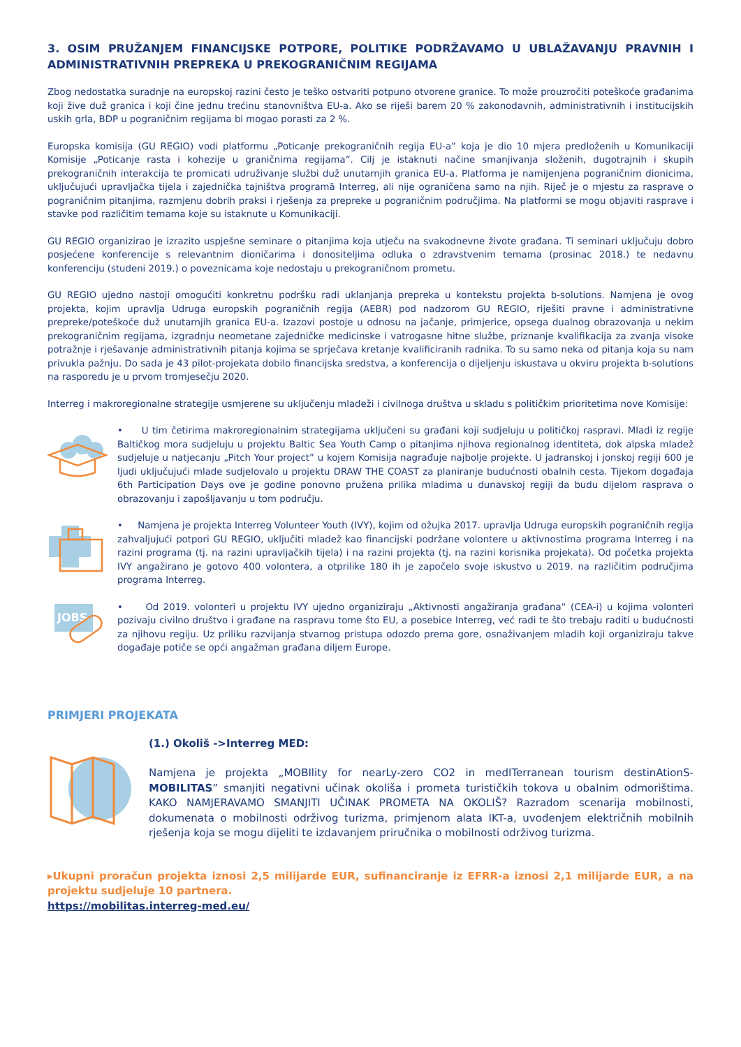3. OSIM PRUŽANJEM FINANCIJSKE POTPORE, POLITIKE PODRŽAVAMO U UBLAŽAVANJU PRAVNIH I ADMINISTRATIVNIH PREPREKA U PREKOGRANIČNIM REGIJAMA
Zbog nedostatka suradnje na europskoj razini često je teško ostvariti potpuno otvorene granice. To može prouzročiti poteškoće građanima koji žive duž granica i koji čine jednu trećinu stanovništva EU-a. Ako se riješi barem 20 % zakonodavnih, administrativnih i institucijskih uskih grla, BDP u pograničnim regijama bi mogao porasti za 2 %.
Europska komisija (GU REGIO) vodi platformu „Poticanje prekograničnih regija EU-a” koja je dio 10 mjera predloženih u Komunikaciji Komisije „Poticanje rasta i kohezije u graničnima regijama”. Cilj je istaknuti načine smanjivanja složenih, dugotrajnih i skupih prekograničnih interakcija te promicati udruživanje službi duž unutarnjih granica EU-a. Platforma je namijenjena pograničnim dionicima, uključujući upravljačka tijela i zajednička tajništva programā Interreg, ali nije ograničena samo na njih. Riječ je o mjestu za rasprave o pograničnim pitanjima, razmjenu dobrih praksi i rješenja za prepreke u pograničnim područjima. Na platformi se mogu objaviti rasprave i stavke pod različitim temama koje su istaknute u Komunikaciji.
GU REGIO organizirao je izrazito uspješne seminare o pitanjima koja utječu na svakodnevne živote građana. Ti seminari uključuju dobro posjećene konferencije s relevantnim dioničarima i donositeljima odluka o zdravstvenim temama (prosinac 2018.) te nedavnu konferenciju (studeni 2019.) o poveznicama koje nedostaju u prekograničnom prometu.
GU REGIO ujedno nastoji omogućiti konkretnu podršku radi uklanjanja prepreka u kontekstu projekta b-solutions. Namjena je ovog projekta, kojim upravlja Udruga europskih pograničnih regija (AEBR) pod nadzorom GU REGIO, riješiti pravne i administrativne prepreke/poteškoće duž unutarnjih granica EU-a. Izazovi postoje u odnosu na jačanje, primjerice, opsega dualnog obrazovanja u nekim prekograničnim regijama, izgradnju neometane zajedničke medicinske i vatrogasne hitne službe, priznanje kvalifikacija za zvanja visoke potražnje i rješavanje administrativnih pitanja kojima se sprječava kretanje kvalificiranih radnika. To su samo neka od pitanja koja su nam privukla pažnju. Do sada je 43 pilot-projekata dobilo financijska sredstva, a konferencija o dijeljenju iskustava u okviru projekta b-solutions na rasporedu je u prvom tromjesečju 2020.
Interreg i makroregionalne strategije usmjerene su uključenju mladeži i civilnoga društva u skladu s političkim prioritetima nove Komisije:
• U tim četirima makroregionalnim strategijama uključeni su građani koji sudjeluju u političkoj raspravi. Mladi iz regije Baltičkog mora sudjeluju u projektu Baltic Sea Youth Camp o pitanjima njihova regionalnog identiteta, dok alpska mladež sudjeluje u natjecanju „Pitch Your project” u kojem Komisija nagrađuje najbolje projekte. U jadranskoj i jonskoj regiji 600 je ljudi uključujući mlade sudjelovalo u projektu DRAW THE COAST za planiranje budućnosti obalnih cesta. Tijekom događaja 6th Participation Days ove je godine ponovno pružena prilika mladima u dunavskoj regiji da budu dijelom rasprava o obrazovanju i zapošljavanju u tom području.
• Namjena je projekta Interreg Volunteer Youth (IVY), kojim od ožujka 2017. upravlja Udruga europskih pograničnih regija zahvaljujući potpori GU REGIO, uključiti mladež kao financijski podržane volontere u aktivnostima programa Interreg i na razini programa (tj. na razini upravljačkih tijela) i na razini projekta (tj. na razini korisnika projekata). Od početka projekta IVY angažirano je gotovo 400 volontera, a otprilike 180 ih je započelo svoje iskustvo u 2019. na različitim područjima programa Interreg.
JOBS
• Od 2019. volonteri u projektu IVY ujedno organiziraju „Aktivnosti angažiranja građana“ (CEA-i) u kojima volonteri pozivaju civilno društvo i građane na raspravu tome što EU, a posebice Interreg, već radi te što trebaju raditi u budućnosti za njihovu regiju. Uz priliku razvijanja stvarnog pristupa odozdo prema gore, osnaživanjem mladih koji organiziraju takve događaje potiče se opći angažman građana diljem Europe.
PRIMJERI PROJEKATA
(1.) Okoliš ->Interreg MED:
Namjena je projekta „MOBIlity for nearLy-zero CO2 in medITerranean tourism destinAtionS- MOBILITAS” smanjiti negativni učinak okoliša i prometa turističkih tokova u obalnim odmorištima. KAKO NAMJERAVAMO SMANJITI UČINAK PROMETA NA OKOLIŠ? Razradom scenarija mobilnosti, dokumenata o mobilnosti održivog turizma, primjenom alata IKT-a, uvođenjem električnih mobilnih rješenja koja se mogu dijeliti te izdavanjem priručnika o mobilnosti održivog turizma.
▸Ukupni proračun projekta iznosi 2,5 milijarde EUR, sufinanciranje iz EFRR-a iznosi 2,1 milijarde EUR, a na projektu sudjeluje 10 partnera.
https://mobilitas.interreg-med.eu/